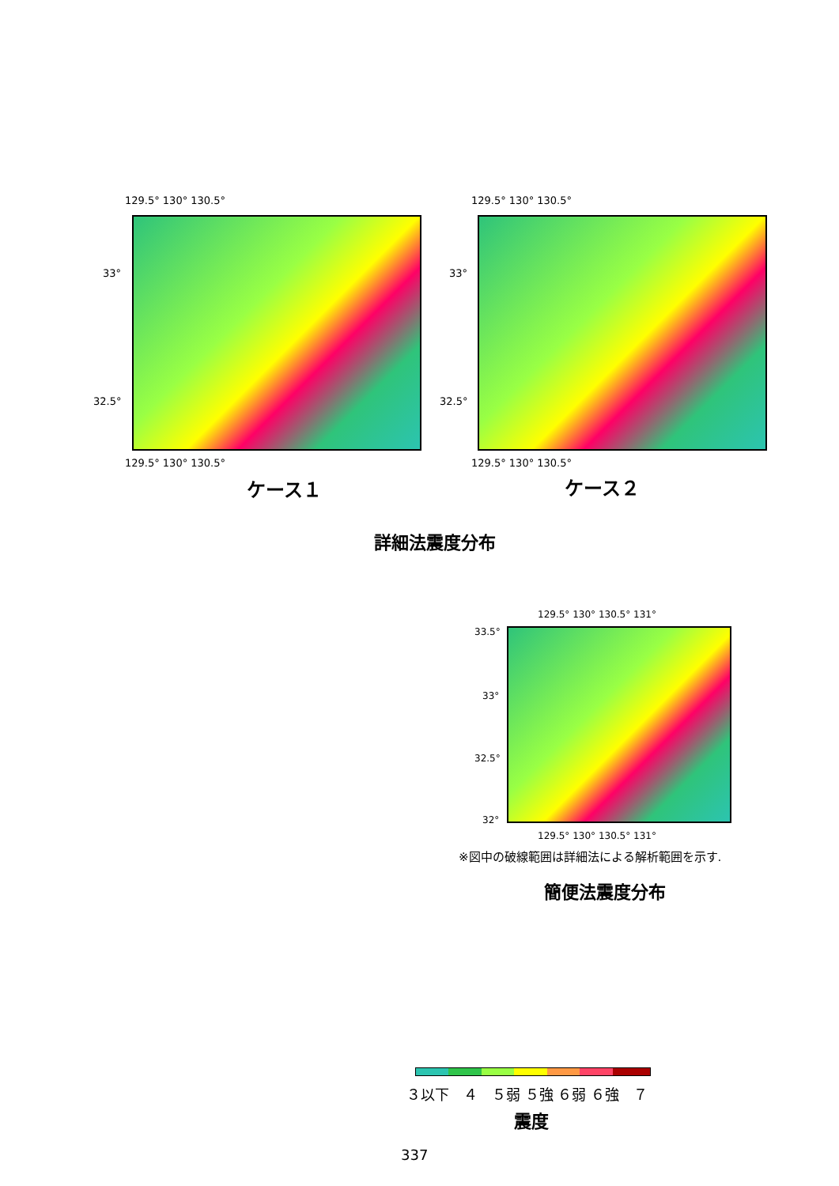129.5° 130° 130.5°
33°
32.5°
129.5° 130° 130.5°
ケース１
129.5° 130° 130.5°
33°
32.5°
129.5° 130° 130.5°
ケース２
詳細法震度分布
129.5° 130° 130.5° 131°
33.5°
33°
32.5°
32°
129.5° 130° 130.5° 131°
※図中の破線範囲は詳細法による解析範囲を示す.
簡便法震度分布
３以下　４　５弱 ５強 ６弱 ６強　７
震度
337